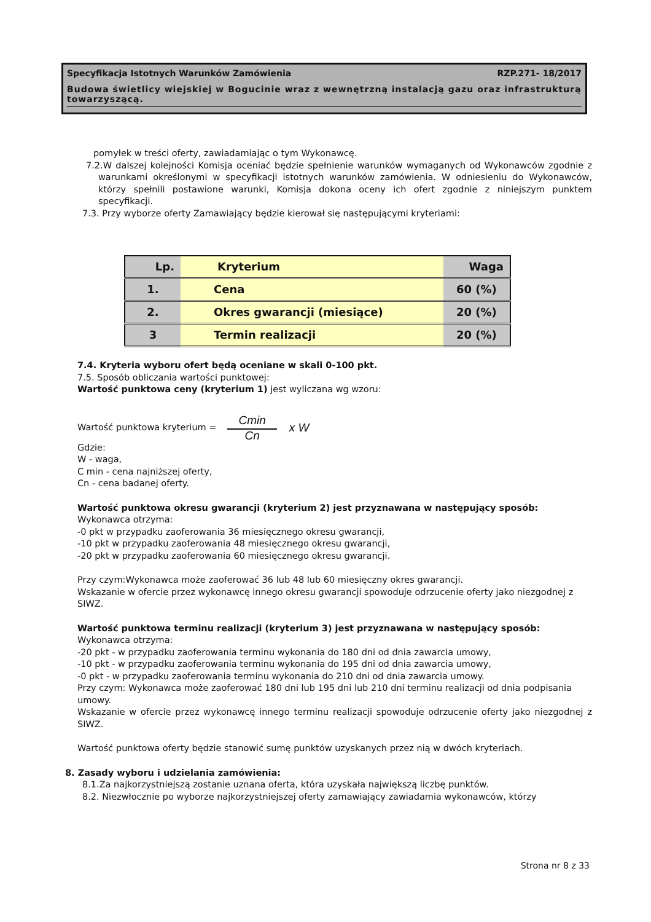Specyfikacja Istotnych Warunków Zamówienia RZP.271- 18/2017
Budowa świetlicy wiejskiej w Bogucinie wraz z wewnętrzną instalacją gazu oraz infrastrukturą towarzyszącą.
pomyłek w treści oferty, zawiadamiając o tym Wykonawcę.
7.2.W dalszej kolejności Komisja oceniać będzie spełnienie warunków wymaganych od Wykonawców zgodnie z warunkami określonymi w specyfikacji istotnych warunków zamówienia. W odniesieniu do Wykonawców, którzy spełnili postawione warunki, Komisja dokona oceny ich ofert zgodnie z niniejszym punktem specyfikacji.
7.3. Przy wyborze oferty Zamawiający będzie kierował się następującymi kryteriami:
| Lp. | Kryterium | Waga |
| 1. | Cena | 60 (%) |
| 2. | Okres gwarancji (miesiące) | 20 (%) |
| 3 | Termin realizacji | 20 (%) |
7.4. Kryteria wyboru ofert będą oceniane w skali 0-100 pkt.
7.5. Sposób obliczania wartości punktowej:
Wartość punktowa ceny (kryterium 1) jest wyliczana wg wzoru:
Wartość punktowa kryterium = Cmin Cn x W
Gdzie:
W - waga,
C min - cena najniższej oferty,
Cn - cena badanej oferty.
Wartość punktowa okresu gwarancji (kryterium 2) jest przyznawana w następujący sposób:
Wykonawca otrzyma:
-0 pkt w przypadku zaoferowania 36 miesięcznego okresu gwarancji,
-10 pkt w przypadku zaoferowania 48 miesięcznego okresu gwarancji,
-20 pkt w przypadku zaoferowania 60 miesięcznego okresu gwarancji.
Przy czym:Wykonawca może zaoferować 36 lub 48 lub 60 miesięczny okres gwarancji.
Wskazanie w ofercie przez wykonawcę innego okresu gwarancji spowoduje odrzucenie oferty jako niezgodnej z SIWZ.
Wartość punktowa terminu realizacji (kryterium 3) jest przyznawana w następujący sposób:
Wykonawca otrzyma:
-20 pkt - w przypadku zaoferowania terminu wykonania do 180 dni od dnia zawarcia umowy,
-10 pkt - w przypadku zaoferowania terminu wykonania do 195 dni od dnia zawarcia umowy,
-0 pkt - w przypadku zaoferowania terminu wykonania do 210 dni od dnia zawarcia umowy.
Przy czym: Wykonawca może zaoferować 180 dni lub 195 dni lub 210 dni terminu realizacji od dnia podpisania umowy.
Wskazanie w ofercie przez wykonawcę innego terminu realizacji spowoduje odrzucenie oferty jako niezgodnej z SIWZ.
Wartość punktowa oferty będzie stanowić sumę punktów uzyskanych przez nią w dwóch kryteriach.
8. Zasady wyboru i udzielania zamówienia:
8.1.Za najkorzystniejszą zostanie uznana oferta, która uzyskała największą liczbę punktów.
8.2. Niezwłocznie po wyborze najkorzystniejszej oferty zamawiający zawiadamia wykonawców, którzy
Strona nr 8 z 33